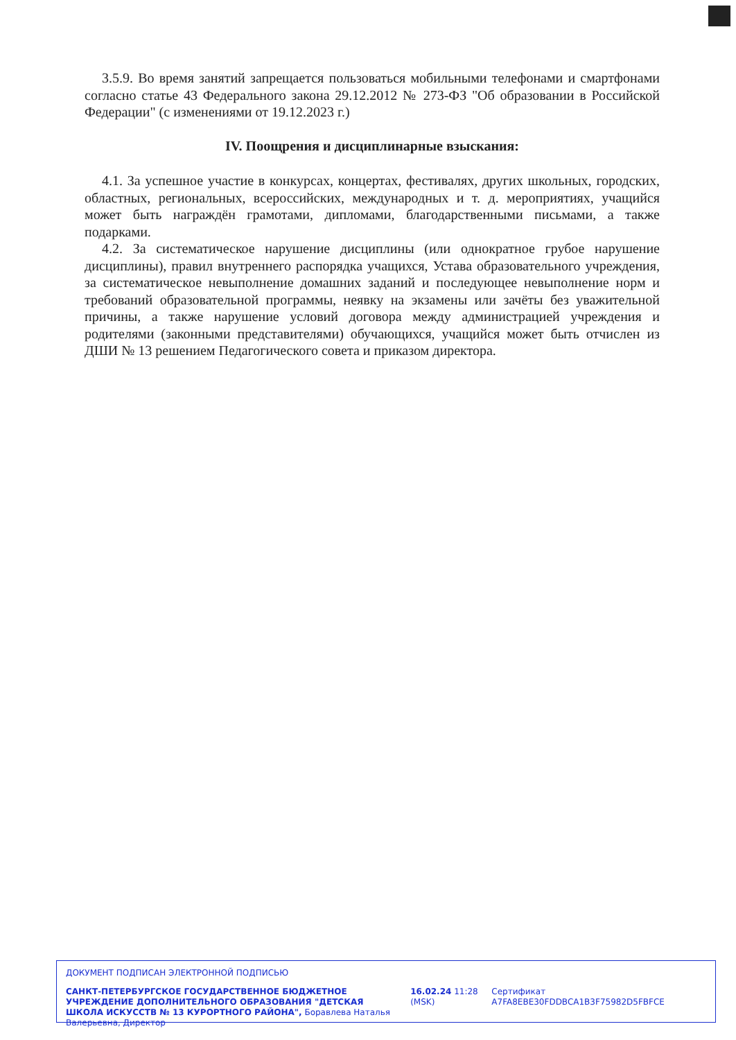3.5.9. Во время занятий запрещается пользоваться мобильными телефонами и смартфонами согласно статье 43 Федерального закона 29.12.2012 № 273-ФЗ "Об образовании в Российской Федерации" (с изменениями от 19.12.2023 г.)
IV. Поощрения и дисциплинарные взыскания:
4.1. За успешное участие в конкурсах, концертах, фестивалях, других школьных, городских, областных, региональных, всероссийских, международных и т. д. мероприятиях, учащийся может быть награждён грамотами, дипломами, благодарственными письмами, а также подарками.
4.2. За систематическое нарушение дисциплины (или однократное грубое нарушение дисциплины), правил внутреннего распорядка учащихся, Устава образовательного учреждения, за систематическое невыполнение домашних заданий и последующее невыполнение норм и требований образовательной программы, неявку на экзамены или зачёты без уважительной причины, а также нарушение условий договора между администрацией учреждения и родителями (законными представителями) обучающихся, учащийся может быть отчислен из ДШИ № 13 решением Педагогического совета и приказом директора.
ДОКУМЕНТ ПОДПИСАН ЭЛЕКТРОННОЙ ПОДПИСЬЮ
САНКТ-ПЕТЕРБУРГСКОЕ ГОСУДАРСТВЕННОЕ БЮДЖЕТНОЕ УЧРЕЖДЕНИЕ ДОПОЛНИТЕЛЬНОГО ОБРАЗОВАНИЯ "ДЕТСКАЯ ШКОЛА ИСКУССТВ № 13 КУРОРТНОГО РАЙОНА", Боравлева Наталья Валерьевна, Директор
16.02.24 11:28 (MSK)
Сертификат A7FA8EBE30FDDBCA1B3F75982D5FBFCE